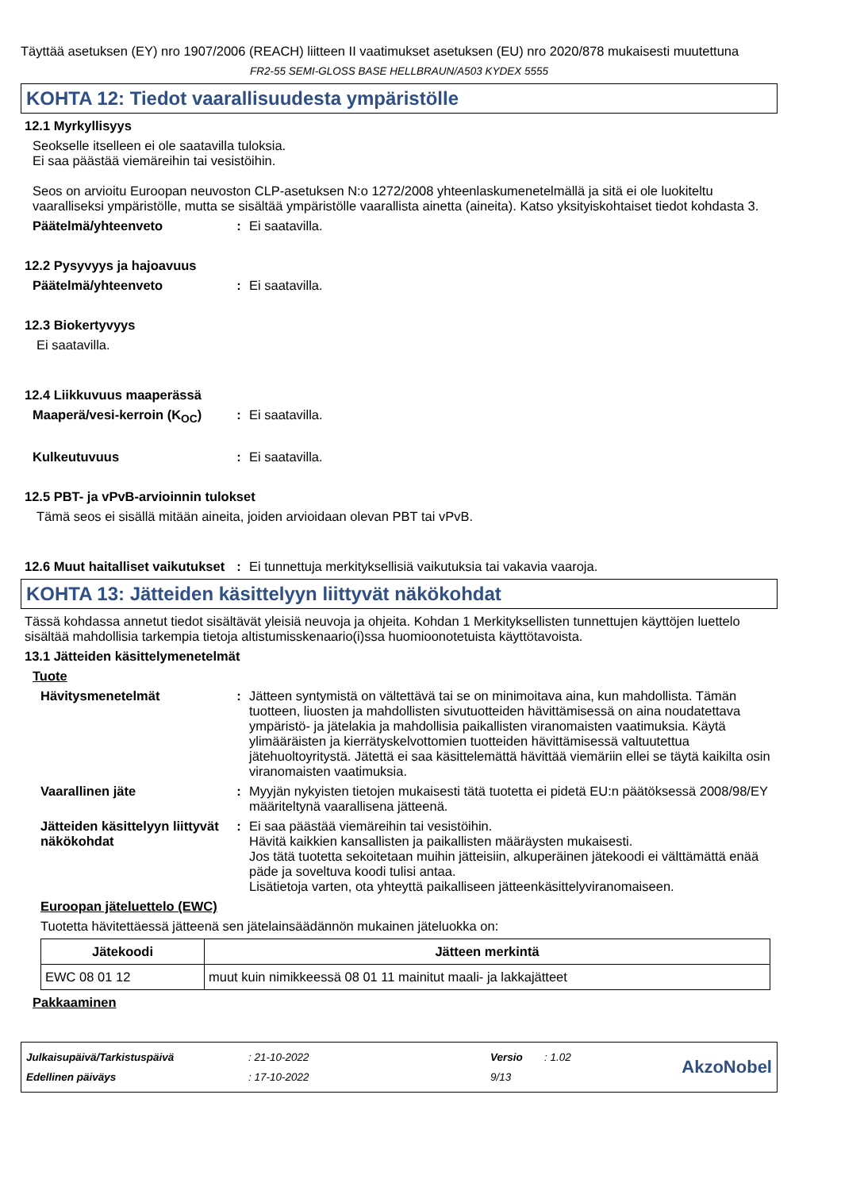Täyttää asetuksen (EY) nro 1907/2006 (REACH) liitteen II vaatimukset asetuksen (EU) nro 2020/878 mukaisesti muutettuna
FR2-55 SEMI-GLOSS BASE HELLBRAUN/A503 KYDEX 5555
KOHTA 12: Tiedot vaarallisuudesta ympäristölle
12.1 Myrkyllisyys
Seokselle itselleen ei ole saatavilla tuloksia.
Ei saa päästää viemäreihin tai vesistöihin.
Seos on arvioitu Euroopan neuvoston CLP-asetuksen N:o 1272/2008 yhteenlaskumenetelmällä ja sitä ei ole luokiteltu vaaralliseksi ympäristölle, mutta se sisältää ympäristölle vaarallista ainetta (aineita). Katso yksityiskohtaiset tiedot kohdasta 3.
Päätelmä/yhteenveto: Ei saatavilla.
12.2 Pysyvyys ja hajoavuus
Päätelmä/yhteenveto: Ei saatavilla.
12.3 Biokertyvyys
Ei saatavilla.
12.4 Liikkuvuus maaperässä
Maaperä/vesi-kerroin (K<sub>OC</sub>): Ei saatavilla.
Kulkeutuvuus: Ei saatavilla.
12.5 PBT- ja vPvB-arvioinnin tulokset
Tämä seos ei sisällä mitään aineita, joiden arvioidaan olevan PBT tai vPvB.
12.6 Muut haitalliset vaikutukset: Ei tunnettuja merkityksellisiä vaikutuksia tai vakavia vaaroja.
KOHTA 13: Jätteiden käsittelyyn liittyvät näkökohdat
Tässä kohdassa annetut tiedot sisältävät yleisiä neuvoja ja ohjeita. Kohdan 1 Merkityksellisten tunnettujen käyttöjen luettelo sisältää mahdollisia tarkempia tietoja altistumisskenaario(i)ssa huomioonotetuista käyttötavoista.
13.1 Jätteiden käsittelymenetelmät
Tuote
Hävitysmenetelmät: Jätteen syntymistä on vältettävä tai se on minimoitava aina, kun mahdollista. Tämän tuotteen, liuosten ja mahdollisten sivutuotteiden hävittämisessä on aina noudatettava ympäristö- ja jätelakia ja mahdollisia paikallisten viranomaisten vaatimuksia. Käytä ylimääräisten ja kierrätyskelvottomien tuotteiden hävittämisessä valtuutettua jätehuoltoyritystä. Jätettä ei saa käsittelemättä hävittää viemäriin ellei se täytä kaikilta osin viranomaisten vaatimuksia.
Vaarallinen jäte: Myyjän nykyisten tietojen mukaisesti tätä tuotetta ei pidetä EU:n päätöksessä 2008/98/EY määriteltynä vaarallisena jätteenä.
Jätteiden käsittelyyn liittyvät näkökohdat: Ei saa päästää viemäreihin tai vesistöihin.
Hävitä kaikkien kansallisten ja paikallisten määräysten mukaisesti.
Jos tätä tuotetta sekoitetaan muihin jätteisiin, alkuperäinen jätekoodi ei välttämättä enää päde ja soveltuva koodi tulisi antaa.
Lisätietoja varten, ota yhteyttä paikalliseen jätteenkäsittelyviranomaiseen.
Euroopan jäteluettelo (EWC)
Tuotetta hävitettäessä jätteenä sen jätelainsäädännön mukainen jäteluokka on:
| Jätekoodi | Jätteen merkintä |
| --- | --- |
| EWC 08 01 12 | muut kuin nimikkeessä 08 01 11 mainitut maali- ja lakkajätteet |
Pakkaaminen
| Julkaisupäivä/Tarkistuspäivä | : 21-10-2022 | Versio | : 1.02 |
| Edellinen päiväys | : 17-10-2022 | 9/13 | |
AkzoNobel